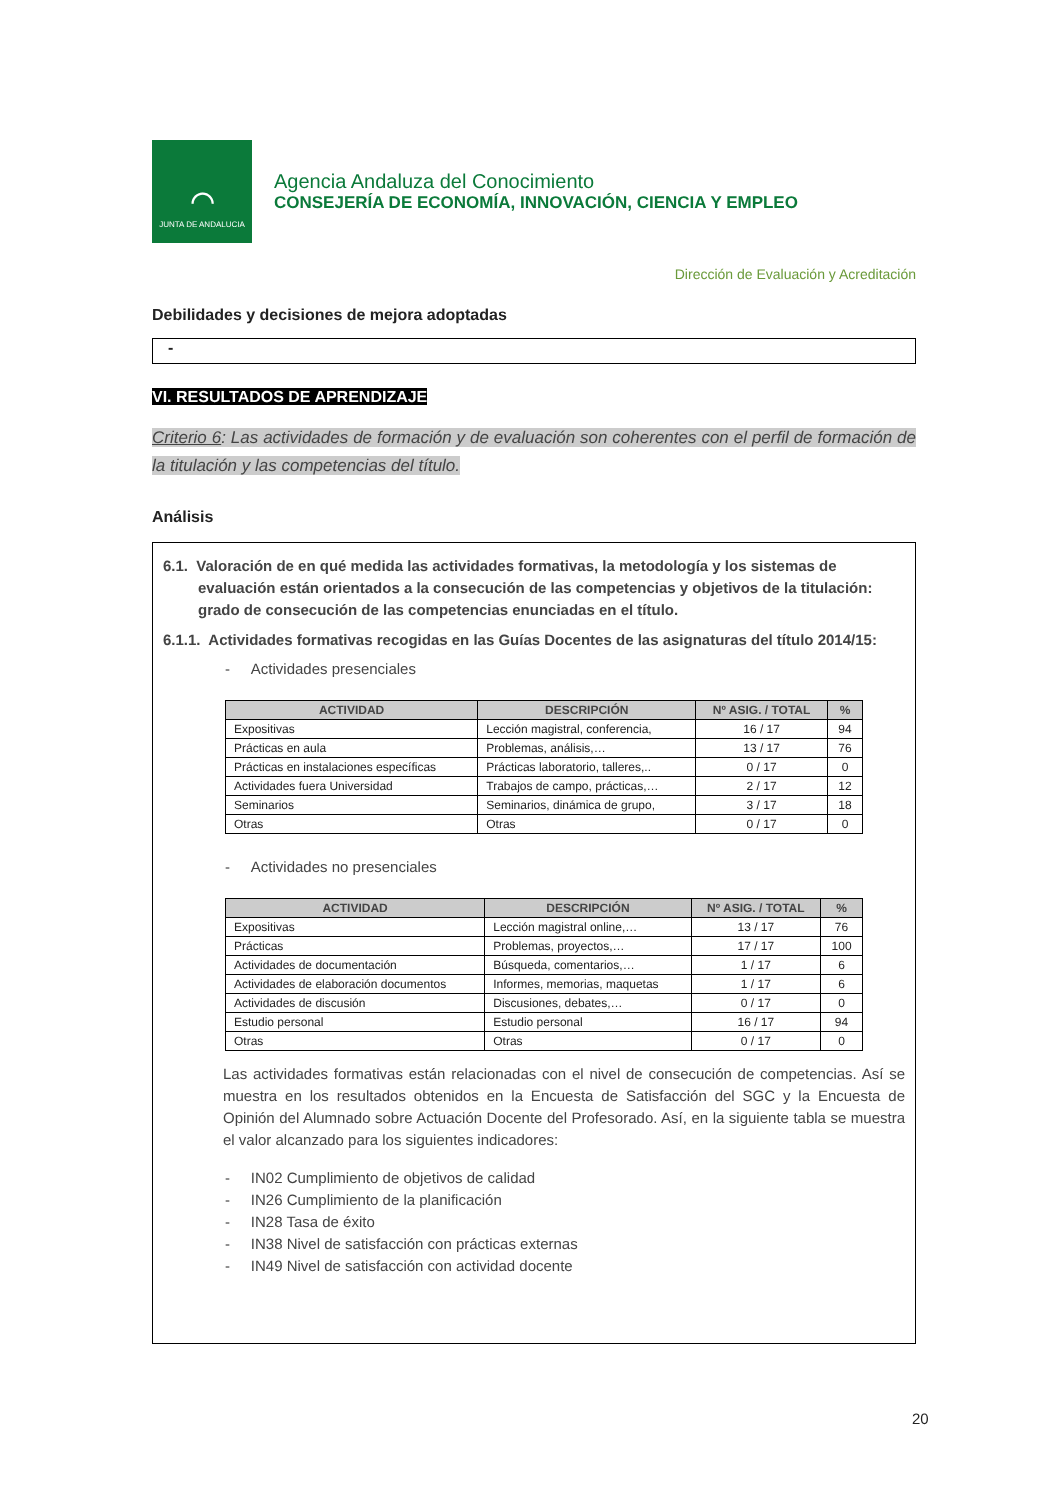⌒
JUNTA DE ANDALUCIA
Agencia Andaluza del Conocimiento
CONSEJERÍA DE ECONOMÍA, INNOVACIÓN, CIENCIA Y EMPLEO
Dirección de Evaluación y Acreditación
Debilidades y decisiones de mejora adoptadas
-
VI. RESULTADOS DE APRENDIZAJE
Criterio 6: Las actividades de formación y de evaluación son coherentes con el perfil de formación de la titulación y las competencias del título.
Análisis
6.1. Valoración de en qué medida las actividades formativas, la metodología y los sistemas de evaluación están orientados a la consecución de las competencias y objetivos de la titulación: grado de consecución de las competencias enunciadas en el título.
6.1.1. Actividades formativas recogidas en las Guías Docentes de las asignaturas del título 2014/15:
- Actividades presenciales
| ACTIVIDAD | DESCRIPCIÓN | Nº ASIG. / TOTAL | % |
| --- | --- | --- | --- |
| Expositivas | Lección magistral, conferencia, | 16 / 17 | 94 |
| Prácticas en aula | Problemas, análisis,… | 13 / 17 | 76 |
| Prácticas en instalaciones específicas | Prácticas laboratorio, talleres,.. | 0 / 17 | 0 |
| Actividades fuera Universidad | Trabajos de campo, prácticas,… | 2 / 17 | 12 |
| Seminarios | Seminarios, dinámica de grupo, | 3 / 17 | 18 |
| Otras | Otras | 0 / 17 | 0 |
- Actividades no presenciales
| ACTIVIDAD | DESCRIPCIÓN | Nº ASIG. / TOTAL | % |
| --- | --- | --- | --- |
| Expositivas | Lección magistral online,… | 13 / 17 | 76 |
| Prácticas | Problemas, proyectos,… | 17 / 17 | 100 |
| Actividades de documentación | Búsqueda, comentarios,… | 1 / 17 | 6 |
| Actividades de elaboración documentos | Informes, memorias, maquetas | 1 / 17 | 6 |
| Actividades de discusión | Discusiones, debates,… | 0 / 17 | 0 |
| Estudio personal | Estudio personal | 16 / 17 | 94 |
| Otras | Otras | 0 / 17 | 0 |
Las actividades formativas están relacionadas con el nivel de consecución de competencias. Así se muestra en los resultados obtenidos en la Encuesta de Satisfacción del SGC y la Encuesta de Opinión del Alumnado sobre Actuación Docente del Profesorado. Así, en la siguiente tabla se muestra el valor alcanzado para los siguientes indicadores:
- IN02 Cumplimiento de objetivos de calidad
- IN26 Cumplimiento de la planificación
- IN28 Tasa de éxito
- IN38 Nivel de satisfacción con prácticas externas
- IN49 Nivel de satisfacción con actividad docente
20